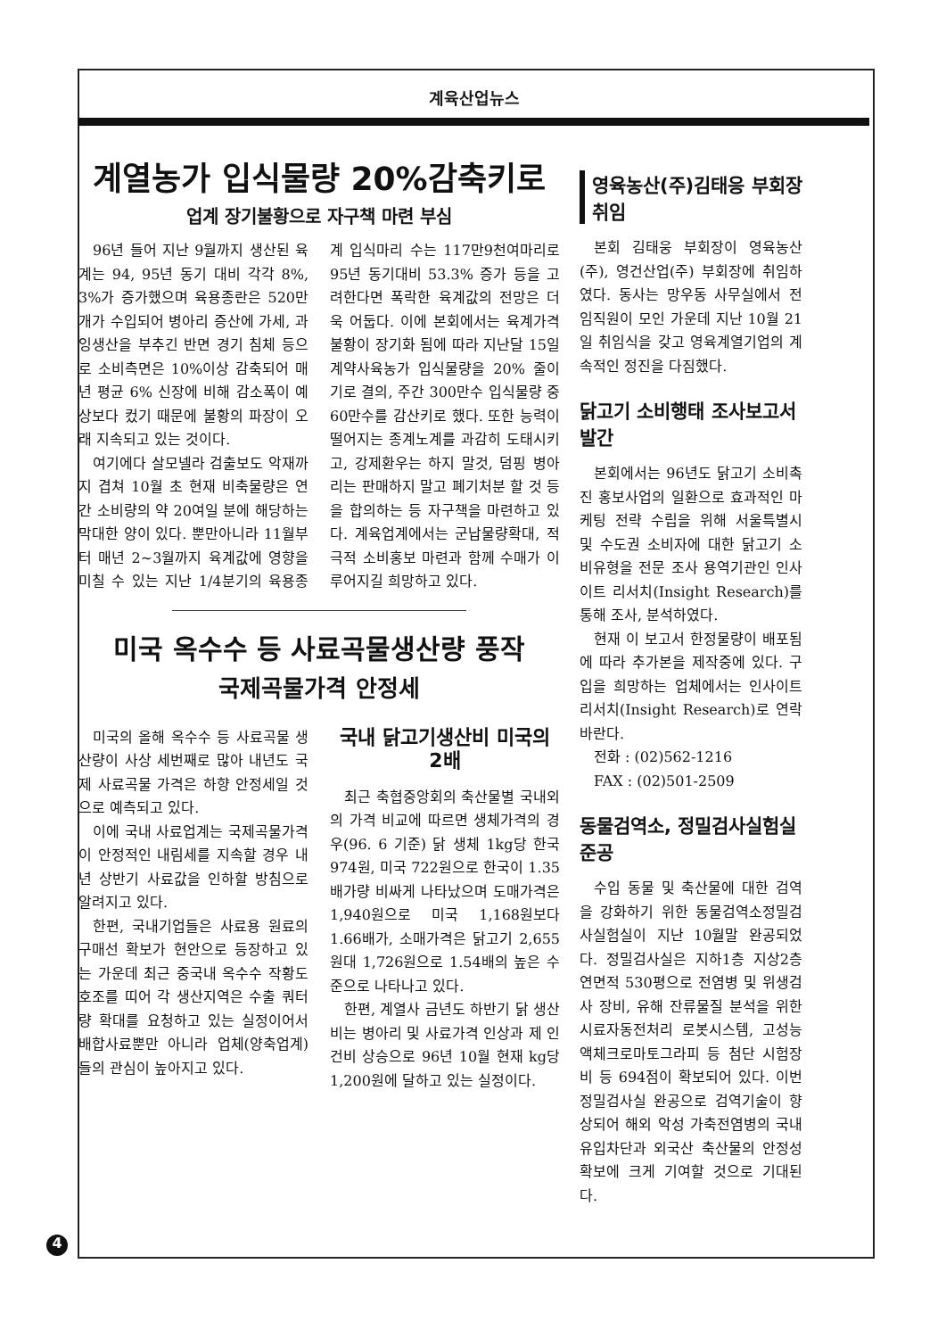계육산업뉴스
계열농가 입식물량 20%감축키로
업계 장기불황으로 자구책 마련 부심
96년 들어 지난 9월까지 생산된 육계는 94, 95년 동기 대비 각각 8%, 3%가 증가했으며 육용종란은 520만개가 수입되어 병아리 증산에 가세, 과잉생산을 부추긴 반면 경기 침체 등으로 소비측면은 10%이상 감축되어 매년 평균 6% 신장에 비해 감소폭이 예상보다 컸기 때문에 불황의 파장이 오래 지속되고 있는 것이다.
여기에다 살모넬라 검출보도 악재까지 겹쳐 10월 초 현재 비축물량은 연간 소비량의 약 20여일 분에 해당하는 막대한 양이 있다. 뿐만아니라 11월부터 매년 2~3월까지 육계값에 영향을 미칠 수 있는 지난 1/4분기의 육용종계 입식마리 수는 117만9천여마리로 95년 동기대비 53.3% 증가 등을 고려한다면 폭락한 육계값의 전망은 더욱 어둡다. 이에 본회에서는 육계가격 불황이 장기화 됨에 따라 지난달 15일 계약사육농가 입식물량을 20% 줄이기로 결의, 주간 300만수 입식물량 중 60만수를 감산키로 했다. 또한 능력이 떨어지는 종계노계를 과감히 도태시키고, 강제환우는 하지 말것, 덤핑 병아리는 판매하지 말고 폐기처분 할 것 등을 합의하는 등 자구책을 마련하고 있다. 계육업계에서는 군납물량확대, 적극적 소비홍보 마련과 함께 수매가 이루어지길 희망하고 있다.
미국 옥수수 등 사료곡물생산량 풍작
국제곡물가격 안정세
미국의 올해 옥수수 등 사료곡물 생산량이 사상 세번째로 많아 내년도 국제 사료곡물 가격은 하향 안정세일 것으로 예측되고 있다.
이에 국내 사료업계는 국제곡물가격이 안정적인 내림세를 지속할 경우 내년 상반기 사료값을 인하할 방침으로 알려지고 있다.
한편, 국내기업들은 사료용 원료의 구매선 확보가 현안으로 등장하고 있는 가운데 최근 중국내 옥수수 작황도 호조를 띠어 각 생산지역은 수출 쿼터량 확대를 요청하고 있는 실정이어서 배합사료뿐만 아니라 업체(양축업계)들의 관심이 높아지고 있다.
국내 닭고기생산비 미국의 2배
최근 축협중앙회의 축산물별 국내외의 가격 비교에 따르면 생체가격의 경우(96. 6 기준) 닭 생체 1kg당 한국 974원, 미국 722원으로 한국이 1.35배가량 비싸게 나타났으며 도매가격은 1,940원으로 미국 1,168원보다 1.66배가, 소매가격은 닭고기 2,655원대 1,726원으로 1.54배의 높은 수준으로 나타나고 있다.
한편, 계열사 금년도 하반기 닭 생산비는 병아리 및 사료가격 인상과 제 인건비 상승으로 96년 10월 현재 kg당 1,200원에 달하고 있는 실정이다.
영육농산(주)김태응 부회장취임
본회 김태웅 부회장이 영육농산(주), 영건산업(주) 부회장에 취임하였다. 동사는 망우동 사무실에서 전 임직원이 모인 가운데 지난 10월 21일 취임식을 갖고 영육계열기업의 계속적인 정진을 다짐했다.
닭고기 소비행태 조사보고서 발간
본회에서는 96년도 닭고기 소비촉진 홍보사업의 일환으로 효과적인 마케팅 전략 수립을 위해 서울특별시 및 수도권 소비자에 대한 닭고기 소비유형을 전문 조사 용역기관인 인사이트 리서치(Insight Research)를 통해 조사, 분석하였다.
현재 이 보고서 한정물량이 배포됨에 따라 추가본을 제작중에 있다. 구입을 희망하는 업체에서는 인사이트 리서치(Insight Research)로 연락바란다.
전화 : (02)562-1216
FAX : (02)501-2509
동물검역소, 정밀검사실험실 준공
수입 동물 및 축산물에 대한 검역을 강화하기 위한 동물검역소정밀검사실험실이 지난 10월말 완공되었다. 정밀검사실은 지하1층 지상2층 연면적 530평으로 전염병 및 위생검사 장비, 유해 잔류물질 분석을 위한 시료자동전처리 로봇시스템, 고성능 액체크로마토그라피 등 첨단 시험장비 등 694점이 확보되어 있다. 이번 정밀검사실 완공으로 검역기술이 향상되어 해외 악성 가축전염병의 국내 유입차단과 외국산 축산물의 안정성 확보에 크게 기여할 것으로 기대된다.
4